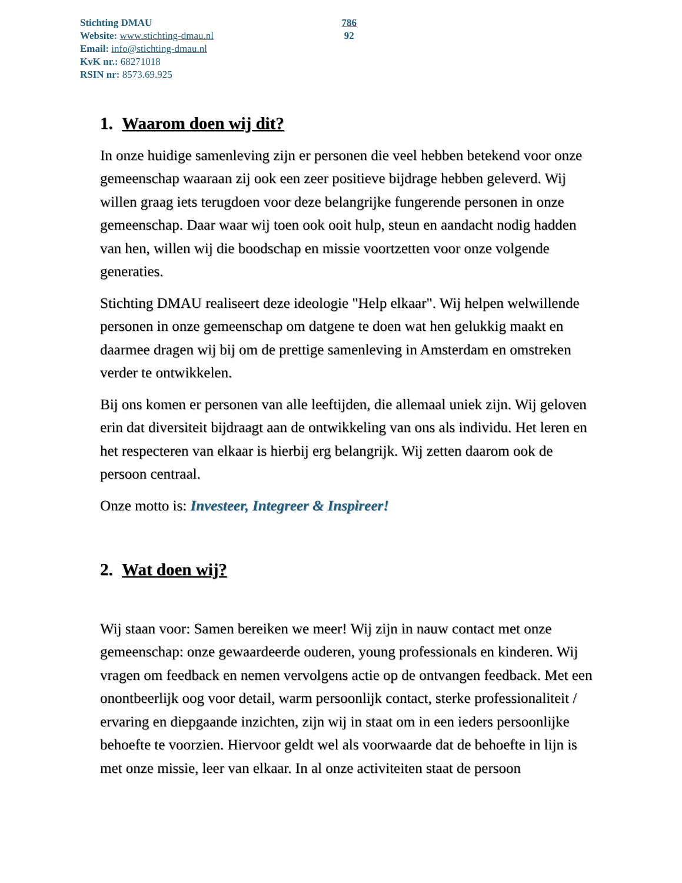Stichting DMAU
Website: www.stichting-dmau.nl
Email: info@stichting-dmau.nl
KvK nr.: 68271018
RSIN nr: 8573.69.925
786
92
1. Waarom doen wij dit?
In onze huidige samenleving zijn er personen die veel hebben betekend voor onze gemeenschap waaraan zij ook een zeer positieve bijdrage hebben geleverd. Wij willen graag iets terugdoen voor deze belangrijke fungerende personen in onze gemeenschap. Daar waar wij toen ook ooit hulp, steun en aandacht nodig hadden van hen, willen wij die boodschap en missie voortzetten voor onze volgende generaties.
Stichting DMAU realiseert deze ideologie "Help elkaar". Wij helpen welwillende personen in onze gemeenschap om datgene te doen wat hen gelukkig maakt en daarmee dragen wij bij om de prettige samenleving in Amsterdam en omstreken verder te ontwikkelen.
Bij ons komen er personen van alle leeftijden, die allemaal uniek zijn. Wij geloven erin dat diversiteit bijdraagt aan de ontwikkeling van ons als individu. Het leren en het respecteren van elkaar is hierbij erg belangrijk. Wij zetten daarom ook de persoon centraal.
Onze motto is: Investeer, Integreer & Inspireer!
2. Wat doen wij?
Wij staan voor: Samen bereiken we meer! Wij zijn in nauw contact met onze gemeenschap: onze gewaardeerde ouderen, young professionals en kinderen. Wij vragen om feedback en nemen vervolgens actie op de ontvangen feedback. Met een onontbeerlijk oog voor detail, warm persoonlijk contact, sterke professionaliteit / ervaring en diepgaande inzichten, zijn wij in staat om in een ieders persoonlijke behoefte te voorzien. Hiervoor geldt wel als voorwaarde dat de behoefte in lijn is met onze missie, leer van elkaar. In al onze activiteiten staat de persoon